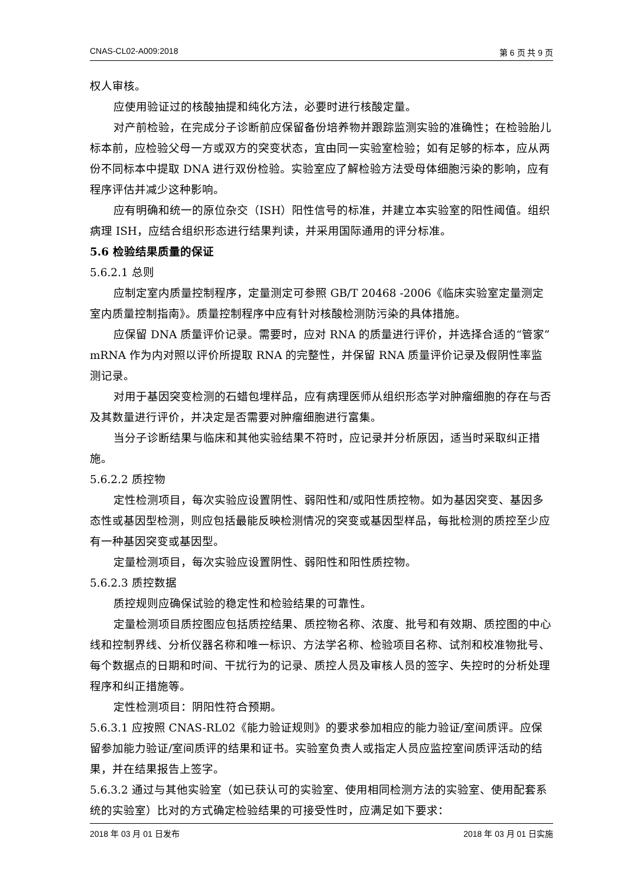CNAS-CL02-A009:2018 第 6 页 共 9 页
权人审核。
应使用验证过的核酸抽提和纯化方法，必要时进行核酸定量。
对产前检验，在完成分子诊断前应保留备份培养物并跟踪监测实验的准确性；在检验胎儿标本前，应检验父母一方或双方的突变状态，宜由同一实验室检验；如有足够的标本，应从两份不同标本中提取 DNA 进行双份检验。实验室应了解检验方法受母体细胞污染的影响，应有程序评估并减少这种影响。
应有明确和统一的原位杂交（ISH）阳性信号的标准，并建立本实验室的阳性阈值。组织病理 ISH，应结合组织形态进行结果判读，并采用国际通用的评分标准。
5.6 检验结果质量的保证
5.6.2.1 总则
应制定室内质量控制程序，定量测定可参照 GB/T 20468 -2006《临床实验室定量测定室内质量控制指南》。质量控制程序中应有针对核酸检测防污染的具体措施。
应保留 DNA 质量评价记录。需要时，应对 RNA 的质量进行评价，并选择合适的“管家”mRNA 作为内对照以评价所提取 RNA 的完整性，并保留 RNA 质量评价记录及假阴性率监测记录。
对用于基因突变检测的石蜡包埋样品，应有病理医师从组织形态学对肿瘤细胞的存在与否及其数量进行评价，并决定是否需要对肿瘤细胞进行富集。
当分子诊断结果与临床和其他实验结果不符时，应记录并分析原因，适当时采取纠正措施。
5.6.2.2 质控物
定性检测项目，每次实验应设置阴性、弱阳性和/或阳性质控物。如为基因突变、基因多态性或基因型检测，则应包括最能反映检测情况的突变或基因型样品，每批检测的质控至少应有一种基因突变或基因型。
定量检测项目，每次实验应设置阴性、弱阳性和阳性质控物。
5.6.2.3 质控数据
质控规则应确保试验的稳定性和检验结果的可靠性。
定量检测项目质控图应包括质控结果、质控物名称、浓度、批号和有效期、质控图的中心线和控制界线、分析仪器名称和唯一标识、方法学名称、检验项目名称、试剂和校准物批号、每个数据点的日期和时间、干扰行为的记录、质控人员及审核人员的签字、失控时的分析处理程序和纠正措施等。
定性检测项目：阴阳性符合预期。
5.6.3.1 应按照 CNAS-RL02《能力验证规则》的要求参加相应的能力验证/室间质评。应保留参加能力验证/室间质评的结果和证书。实验室负责人或指定人员应监控室间质评活动的结果，并在结果报告上签字。
5.6.3.2 通过与其他实验室（如已获认可的实验室、使用相同检测方法的实验室、使用配套系统的实验室）比对的方式确定检验结果的可接受性时，应满足如下要求：
2018 年 03 月 01 日发布 2018 年 03 月 01 日实施